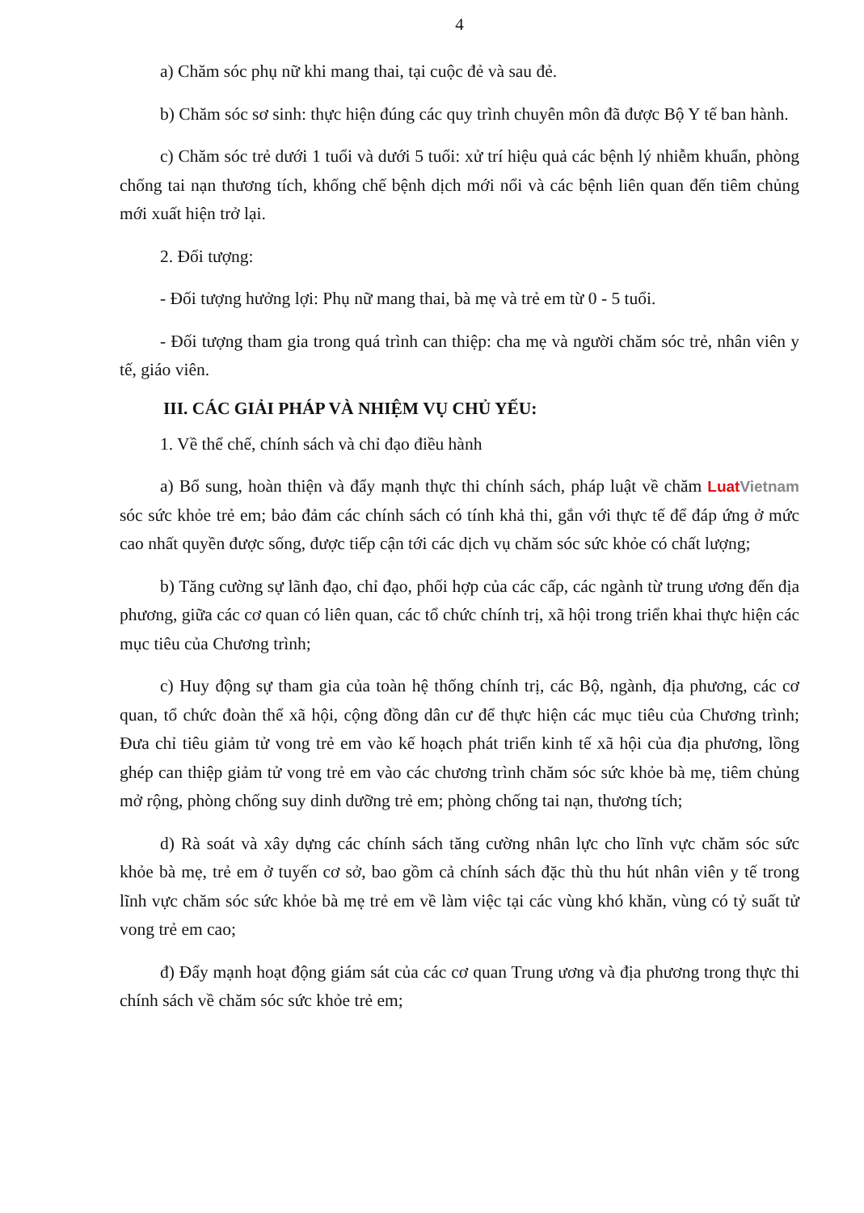4
a) Chăm sóc phụ nữ khi mang thai, tại cuộc đẻ và sau đẻ.
b) Chăm sóc sơ sinh: thực hiện đúng các quy trình chuyên môn đã được Bộ Y tế ban hành.
c) Chăm sóc trẻ dưới 1 tuổi và dưới 5 tuổi: xử trí hiệu quả các bệnh lý nhiễm khuẩn, phòng chống tai nạn thương tích, khống chế bệnh dịch mới nổi và các bệnh liên quan đến tiêm chủng mới xuất hiện trở lại.
2. Đối tượng:
- Đối tượng hưởng lợi: Phụ nữ mang thai, bà mẹ và trẻ em từ 0 - 5 tuổi.
- Đối tượng tham gia trong quá trình can thiệp: cha mẹ và người chăm sóc trẻ, nhân viên y tế, giáo viên.
III. CÁC GIẢI PHÁP VÀ NHIỆM VỤ CHỦ YẾU:
1. Về thể chế, chính sách và chỉ đạo điều hành
a) Bổ sung, hoàn thiện và đẩy mạnh thực thi chính sách, pháp luật về chăm LuatVietnam sóc sức khỏe trẻ em; bảo đảm các chính sách có tính khả thi, gắn với thực tế để đáp ứng ở mức cao nhất quyền được sống, được tiếp cận tới các dịch vụ chăm sóc sức khỏe có chất lượng;
b) Tăng cường sự lãnh đạo, chỉ đạo, phối hợp của các cấp, các ngành từ trung ương đến địa phương, giữa các cơ quan có liên quan, các tổ chức chính trị, xã hội trong triển khai thực hiện các mục tiêu của Chương trình;
c) Huy động sự tham gia của toàn hệ thống chính trị, các Bộ, ngành, địa phương, các cơ quan, tổ chức đoàn thể xã hội, cộng đồng dân cư để thực hiện các mục tiêu của Chương trình; Đưa chỉ tiêu giảm tử vong trẻ em vào kế hoạch phát triển kinh tế xã hội của địa phương, lồng ghép can thiệp giảm tử vong trẻ em vào các chương trình chăm sóc sức khỏe bà mẹ, tiêm chủng mở rộng, phòng chống suy dinh dưỡng trẻ em; phòng chống tai nạn, thương tích;
d) Rà soát và xây dựng các chính sách tăng cường nhân lực cho lĩnh vực chăm sóc sức khỏe bà mẹ, trẻ em ở tuyến cơ sở, bao gồm cả chính sách đặc thù thu hút nhân viên y tế trong lĩnh vực chăm sóc sức khỏe bà mẹ trẻ em về làm việc tại các vùng khó khăn, vùng có tỷ suất tử vong trẻ em cao;
đ) Đẩy mạnh hoạt động giám sát của các cơ quan Trung ương và địa phương trong thực thi chính sách về chăm sóc sức khỏe trẻ em;